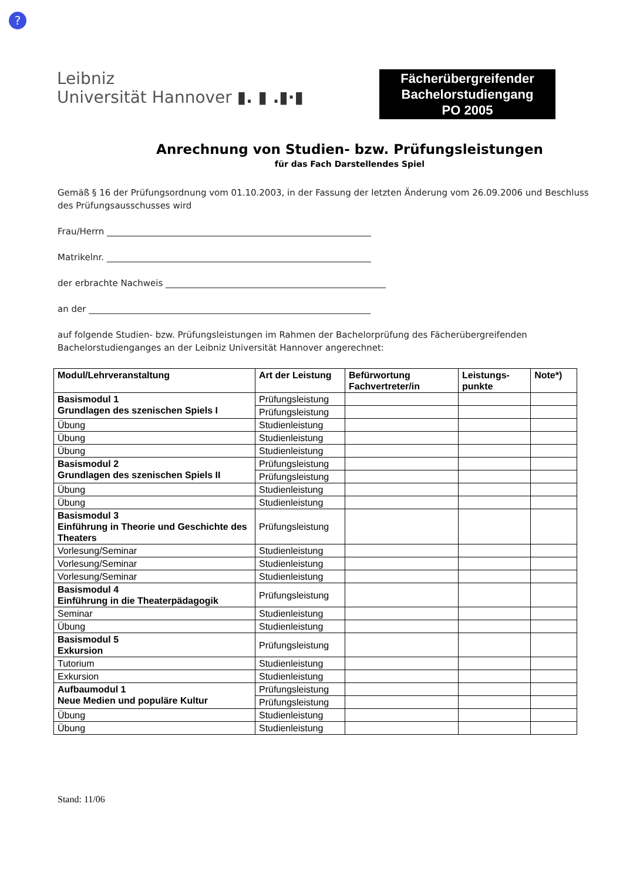?
Leibniz
Universität Hannover ▮. ▮ .▮·▮
Fächerübergreifender
Bachelorstudiengang
PO 2005
Anrechnung von Studien- bzw. Prüfungsleistungen
für das Fach Darstellendes Spiel
Gemäß § 16 der Prüfungsordnung vom 01.10.2003, in der Fassung der letzten Änderung vom 26.09.2006 und Beschluss des Prüfungsausschusses wird
Frau/Herrn ____________________________________________________________
Matrikelnr. ____________________________________________________________
der erbrachte Nachweis __________________________________________________
an der ________________________________________________________________
auf folgende Studien- bzw. Prüfungsleistungen im Rahmen der Bachelorprüfung des Fächerübergreifenden Bachelorstudienganges an der Leibniz Universität Hannover angerechnet:
| Modul/Lehrveranstaltung | Art der Leistung | Befürwortung Fachvertreter/in | Leistungs- punkte | Note*) |
| --- | --- | --- | --- | --- |
| Basismodul 1 Grundlagen des szenischen Spiels I | Prüfungsleistung | | | |
| | Prüfungsleistung | | | |
| Übung | Studienleistung | | | |
| Übung | Studienleistung | | | |
| Übung | Studienleistung | | | |
| Basismodul 2 Grundlagen des szenischen Spiels II | Prüfungsleistung | | | |
| | Prüfungsleistung | | | |
| Übung | Studienleistung | | | |
| Übung | Studienleistung | | | |
| Basismodul 3 Einführung in Theorie und Geschichte des Theaters | Prüfungsleistung | | | |
| Vorlesung/Seminar | Studienleistung | | | |
| Vorlesung/Seminar | Studienleistung | | | |
| Vorlesung/Seminar | Studienleistung | | | |
| Basismodul 4 Einführung in die Theaterpädagogik | Prüfungsleistung | | | |
| Seminar | Studienleistung | | | |
| Übung | Studienleistung | | | |
| Basismodul 5 Exkursion | Prüfungsleistung | | | |
| Tutorium | Studienleistung | | | |
| Exkursion | Studienleistung | | | |
| Aufbaumodul 1 Neue Medien und populäre Kultur | Prüfungsleistung | | | |
| | Prüfungsleistung | | | |
| Übung | Studienleistung | | | |
| Übung | Studienleistung | | | |
Stand: 11/06